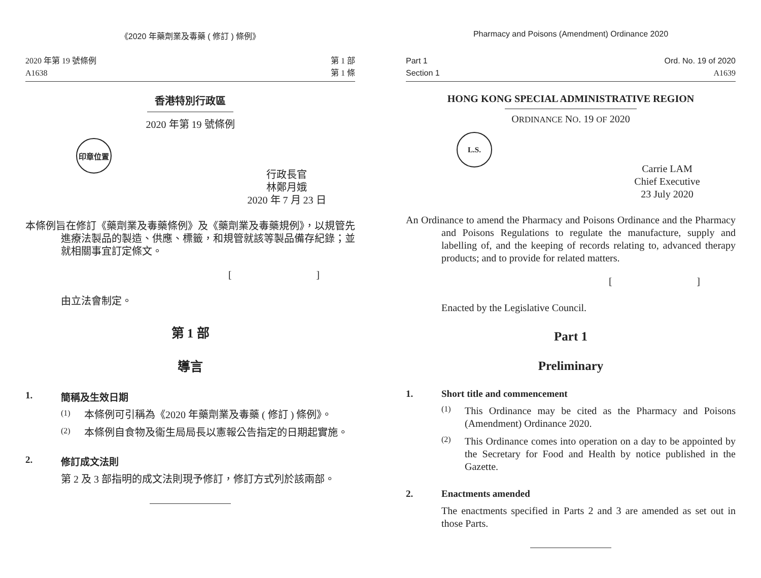《2020 年藥劑業及毒藥 ( 修訂 ) 條例》
2020 年第 19 號條例
A1638
第 1 部
第 1 條
香港特別行政區
2020 年第 19 號條例
印章位置
行政長官
林鄭月娥
2020 年 7 月 23 日
本條例旨在修訂《藥劑業及毒藥條例》及《藥劑業及毒藥規例》，以規管先進療法製品的製造、供應、標籤，和規管就該等製品備存紀錄；並就相關事宜訂定條文。
[]
由立法會制定。
第 1 部
導言
1. 簡稱及生效日期
(1)
本條例可引稱為《2020 年藥劑業及毒藥 ( 修訂 ) 條例》。
(2)
本條例自食物及衞生局局長以憲報公告指定的日期起實施。
2. 修訂成文法則
第 2 及 3 部指明的成文法則現予修訂，修訂方式列於該兩部。
Pharmacy and Poisons (Amendment) Ordinance 2020
Part 1
Section 1
Ord. No. 19 of 2020
A1639
HONG KONG SPECIAL ADMINISTRATIVE REGION
ORDINANCE NO. 19 OF 2020
L.S.
Carrie LAM
Chief Executive
23 July 2020
An Ordinance to amend the Pharmacy and Poisons Ordinance and the Pharmacy and Poisons Regulations to regulate the manufacture, supply and labelling of, and the keeping of records relating to, advanced therapy products; and to provide for related matters.
[]
Enacted by the Legislative Council.
Part 1
Preliminary
1. Short title and commencement
(1)
This Ordinance may be cited as the Pharmacy and Poisons (Amendment) Ordinance 2020.
(2)
This Ordinance comes into operation on a day to be appointed by the Secretary for Food and Health by notice published in the Gazette.
2. Enactments amended
The enactments specified in Parts 2 and 3 are amended as set out in those Parts.